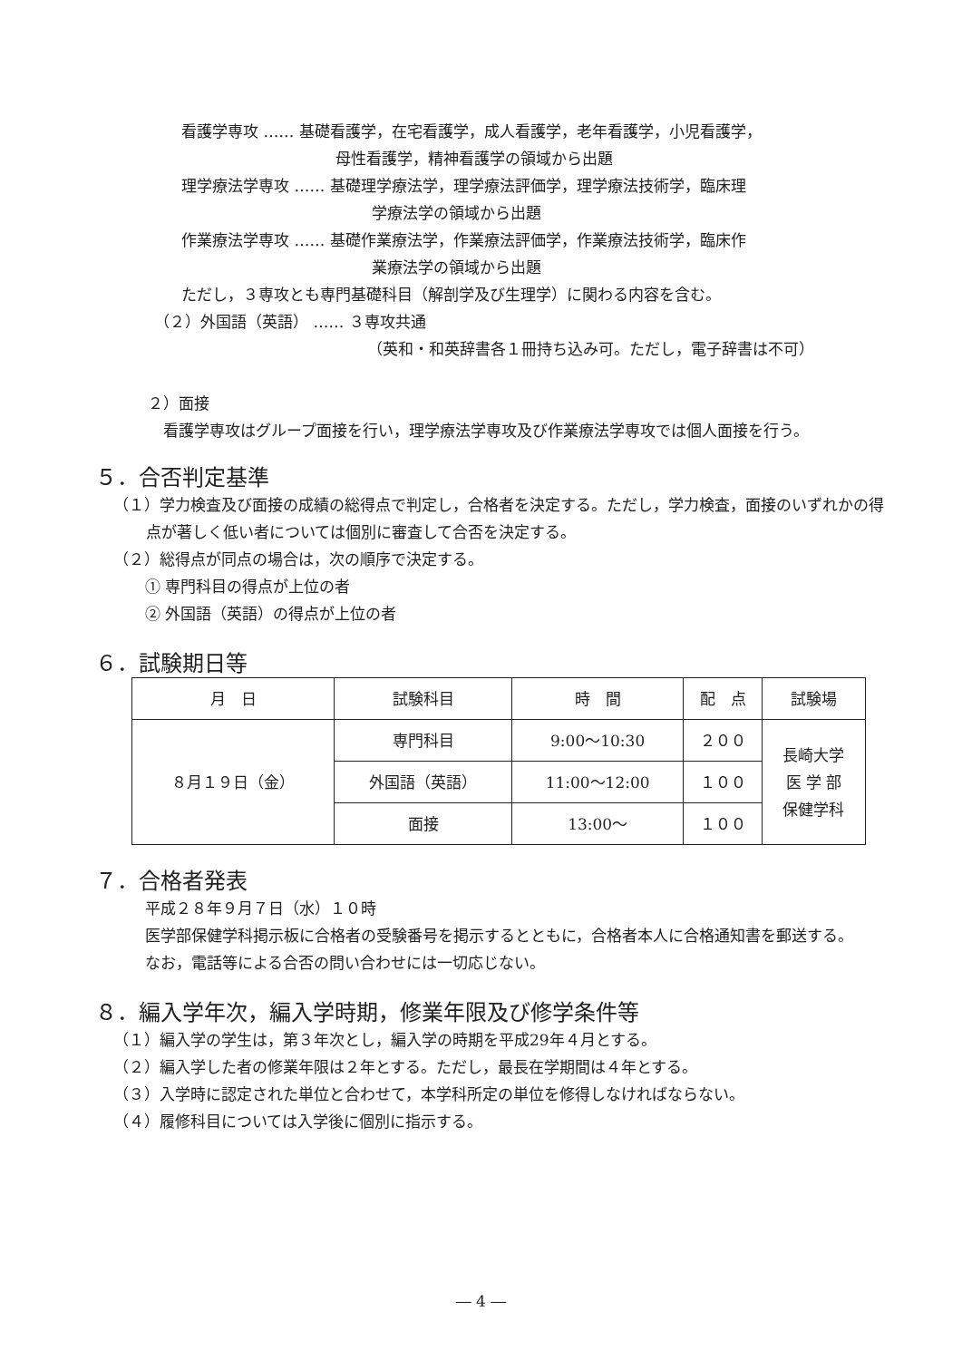看護学専攻 ‥‥‥ 基礎看護学，在宅看護学，成人看護学，老年看護学，小児看護学，
母性看護学，精神看護学の領域から出題
理学療法学専攻 ‥‥‥ 基礎理学療法学，理学療法評価学，理学療法技術学，臨床理
学療法学の領域から出題
作業療法学専攻 ‥‥‥ 基礎作業療法学，作業療法評価学，作業療法技術学，臨床作
業療法学の領域から出題
ただし，３専攻とも専門基礎科目（解剖学及び生理学）に関わる内容を含む。
（２）外国語（英語） ‥‥‥ ３専攻共通
（英和・和英辞書各１冊持ち込み可。ただし，電子辞書は不可）
２）面接
看護学専攻はグループ面接を行い，理学療法学専攻及び作業療法学専攻では個人面接を行う。
５．合否判定基準
（１）学力検査及び面接の成績の総得点で判定し，合格者を決定する。ただし，学力検査，面接のいずれかの得点が著しく低い者については個別に審査して合否を決定する。
（２）総得点が同点の場合は，次の順序で決定する。
① 専門科目の得点が上位の者
② 外国語（英語）の得点が上位の者
６．試験期日等
| 月 日 | 試験科目 | 時 間 | 配 点 | 試験場 |
| --- | --- | --- | --- | --- |
| ８月１９日（金） | 専門科目 | 9:00～10:30 | ２００ | 長崎大学 医 学 部 保健学科 |
| | 外国語（英語） | 11:00～12:00 | １００ | |
| | 面接 | 13:00～ | １００ | |
７．合格者発表
平成２８年９月７日（水）１０時
医学部保健学科掲示板に合格者の受験番号を掲示するとともに，合格者本人に合格通知書を郵送する。
なお，電話等による合否の問い合わせには一切応じない。
８．編入学年次，編入学時期，修業年限及び修学条件等
（１）編入学の学生は，第３年次とし，編入学の時期を平成29年４月とする。
（２）編入学した者の修業年限は２年とする。ただし，最長在学期間は４年とする。
（３）入学時に認定された単位と合わせて，本学科所定の単位を修得しなければならない。
（４）履修科目については入学後に個別に指示する。
― 4 ―